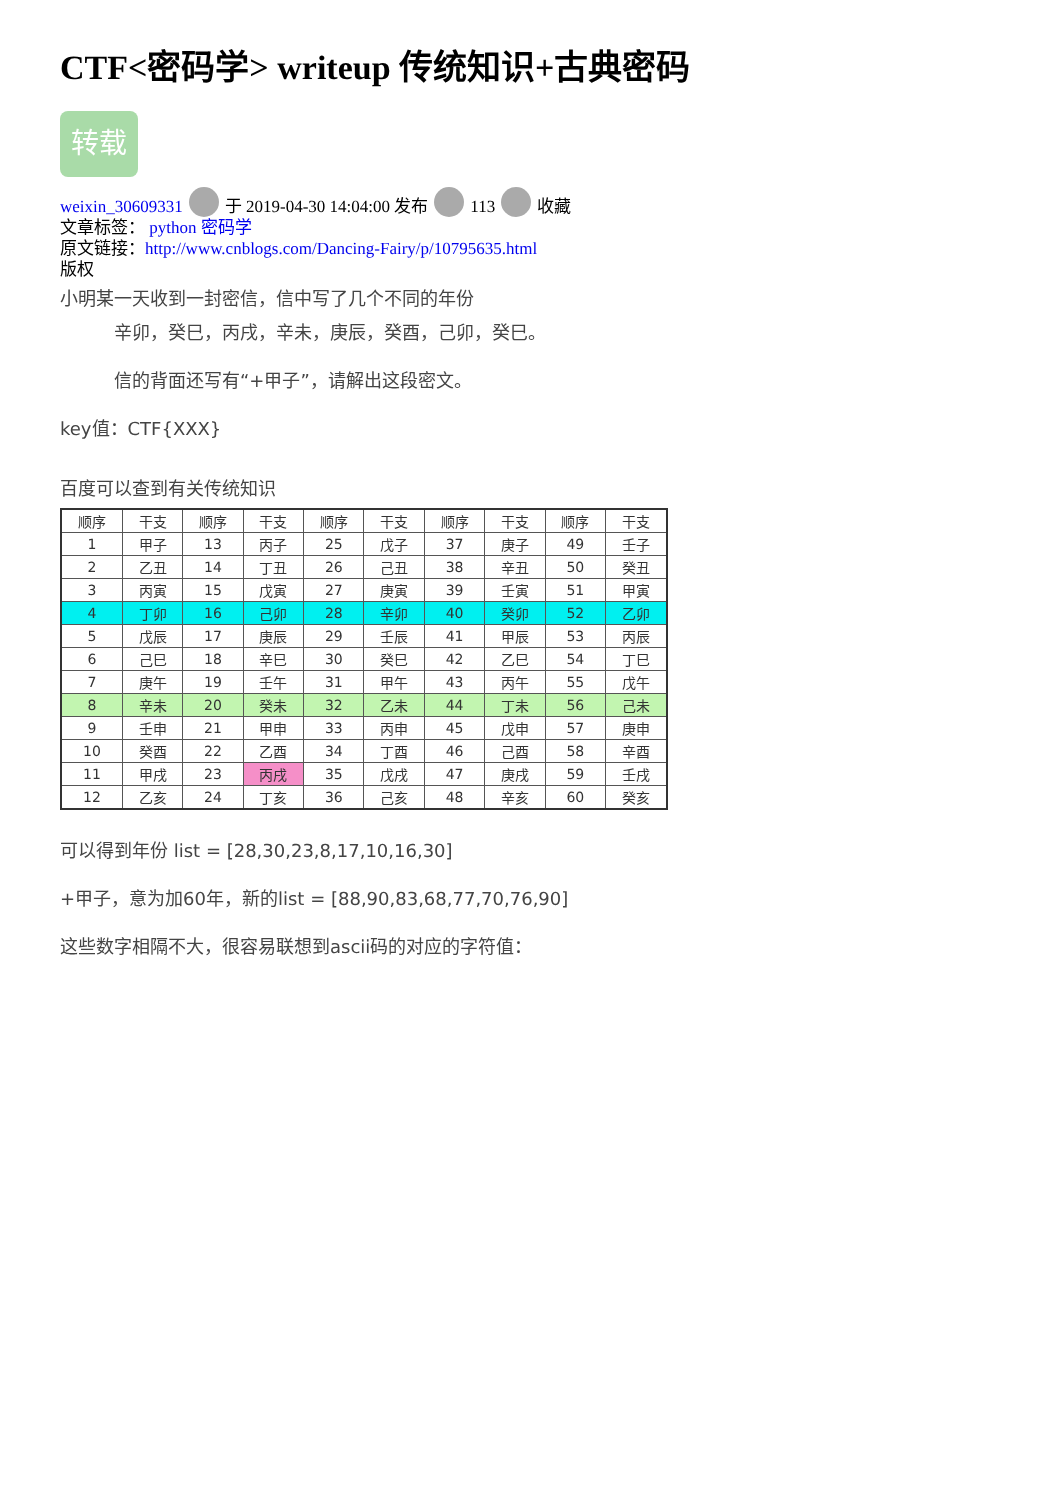CTF<密码学> writeup 传统知识+古典密码
转载
weixin_30609331 于 2019-04-30 14:04:00 发布 113 收藏
文章标签： python 密码学
原文链接：http://www.cnblogs.com/Dancing-Fairy/p/10795635.html
版权
小明某一天收到一封密信，信中写了几个不同的年份
辛卯，癸巳，丙戌，辛未，庚辰，癸酉，己卯，癸巳。
信的背面还写有“+甲子”，请解出这段密文。
key值：CTF{XXX}
百度可以查到有关传统知识
| 顺序 | 干支 | 顺序 | 干支 | 顺序 | 干支 | 顺序 | 干支 | 顺序 | 干支 |
| 1 | 甲子 | 13 | 丙子 | 25 | 戊子 | 37 | 庚子 | 49 | 壬子 |
| 2 | 乙丑 | 14 | 丁丑 | 26 | 己丑 | 38 | 辛丑 | 50 | 癸丑 |
| 3 | 丙寅 | 15 | 戊寅 | 27 | 庚寅 | 39 | 壬寅 | 51 | 甲寅 |
| 4 | 丁卯 | 16 | 己卯 | 28 | 辛卯 | 40 | 癸卯 | 52 | 乙卯 |
| 5 | 戊辰 | 17 | 庚辰 | 29 | 壬辰 | 41 | 甲辰 | 53 | 丙辰 |
| 6 | 己巳 | 18 | 辛巳 | 30 | 癸巳 | 42 | 乙巳 | 54 | 丁巳 |
| 7 | 庚午 | 19 | 壬午 | 31 | 甲午 | 43 | 丙午 | 55 | 戊午 |
| 8 | 辛未 | 20 | 癸未 | 32 | 乙未 | 44 | 丁未 | 56 | 己未 |
| 9 | 壬申 | 21 | 甲申 | 33 | 丙申 | 45 | 戊申 | 57 | 庚申 |
| 10 | 癸酉 | 22 | 乙酉 | 34 | 丁酉 | 46 | 己酉 | 58 | 辛酉 |
| 11 | 甲戌 | 23 | 丙戌 | 35 | 戊戌 | 47 | 庚戌 | 59 | 壬戌 |
| 12 | 乙亥 | 24 | 丁亥 | 36 | 己亥 | 48 | 辛亥 | 60 | 癸亥 |
可以得到年份 list = [28,30,23,8,17,10,16,30]
+甲子，意为加60年，新的list = [88,90,83,68,77,70,76,90]
这些数字相隔不大，很容易联想到ascii码的对应的字符值：